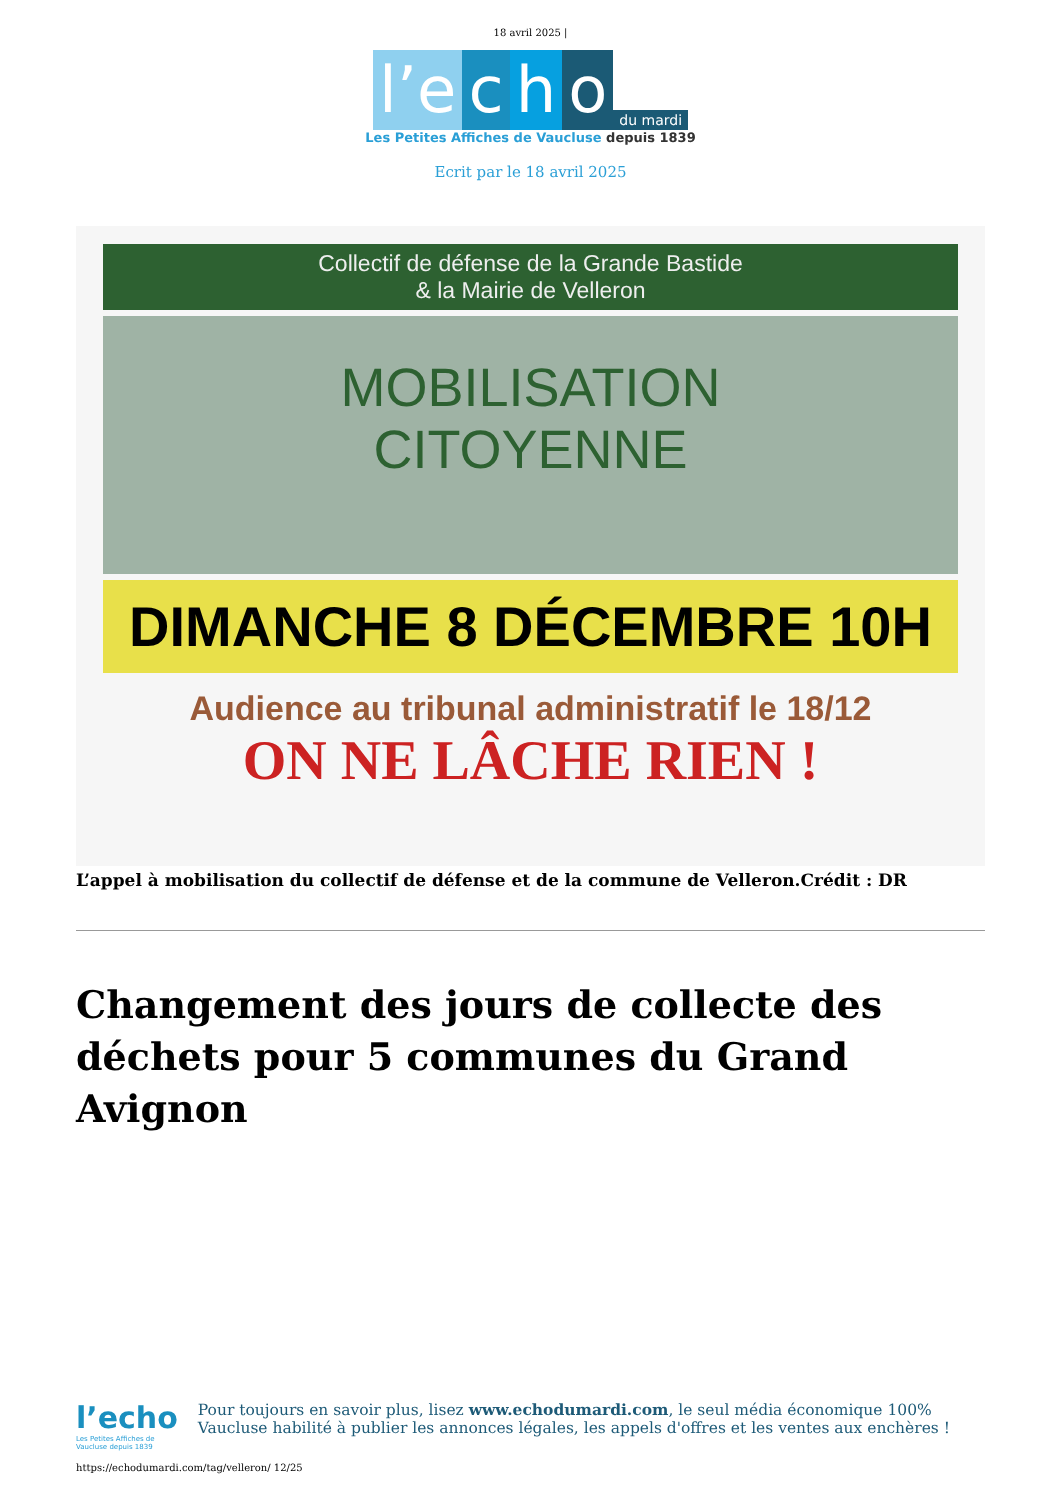18 avril 2025 |
l’e c h o du mardi
Les Petites Affiches de Vaucluse depuis 1839
Ecrit par le 18 avril 2025
Collectif de défense de la Grande Bastide
& la Mairie de Velleron
MOBILISATION
CITOYENNE
DIMANCHE 8 DÉCEMBRE 10H
Audience au tribunal administratif le 18/12
ON NE LÂCHE RIEN !
L’appel à mobilisation du collectif de défense et de la commune de Velleron.Crédit : DR
Changement des jours de collecte des déchets pour 5 communes du Grand Avignon
l’echo
Les Petites Affiches de Vaucluse depuis 1839
Pour toujours en savoir plus, lisez www.echodumardi.com, le seul média économique 100% Vaucluse habilité à publier les annonces légales, les appels d'offres et les ventes aux enchères !
https://echodumardi.com/tag/velleron/ 12/25